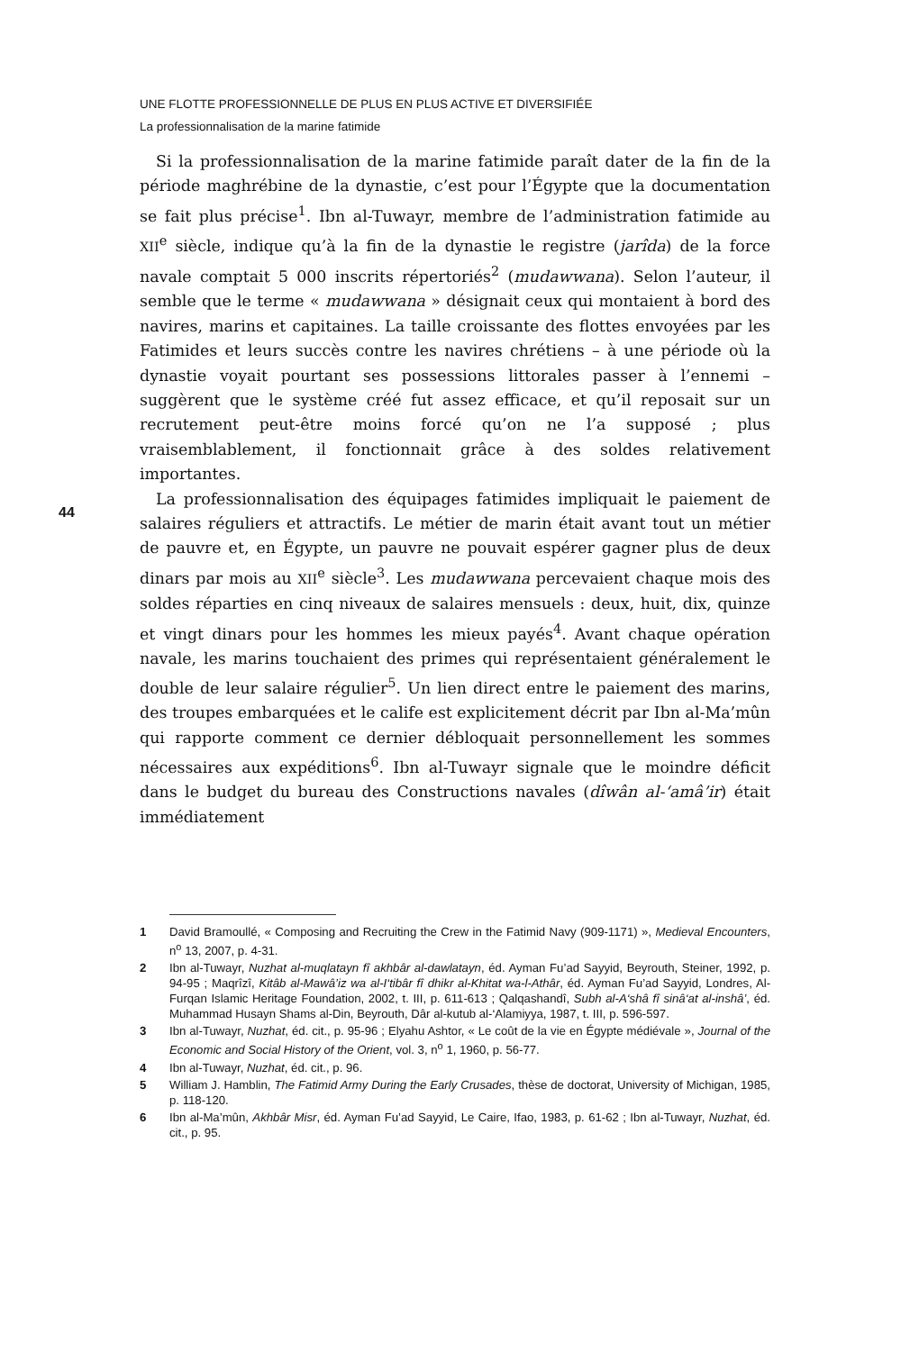UNE FLOTTE PROFESSIONNELLE DE PLUS EN PLUS ACTIVE ET DIVERSIFIÉE
La professionnalisation de la marine fatimide
Si la professionnalisation de la marine fatimide paraît dater de la fin de la période maghrébine de la dynastie, c’est pour l’Égypte que la documentation se fait plus précise<sup>1</sup>. Ibn al-Tuwayr, membre de l’administration fatimide au XII<sup>e</sup> siècle, indique qu’à la fin de la dynastie le registre (jarîda) de la force navale comptait 5 000 inscrits répertoriés<sup>2</sup> (mudawwana). Selon l’auteur, il semble que le terme « mudawwana » désignait ceux qui montaient à bord des navires, marins et capitaines. La taille croissante des flottes envoyées par les Fatimides et leurs succès contre les navires chrétiens – à une période où la dynastie voyait pourtant ses possessions littorales passer à l’ennemi – suggèrent que le système créé fut assez efficace, et qu’il reposait sur un recrutement peut-être moins forcé qu’on ne l’a supposé ; plus vraisemblablement, il fonctionnait grâce à des soldes relativement importantes.
La professionnalisation des équipages fatimides impliquait le paiement de salaires réguliers et attractifs. Le métier de marin était avant tout un métier de pauvre et, en Égypte, un pauvre ne pouvait espérer gagner plus de deux dinars par mois au XII<sup>e</sup> siècle<sup>3</sup>. Les mudawwana percevaient chaque mois des soldes réparties en cinq niveaux de salaires mensuels : deux, huit, dix, quinze et vingt dinars pour les hommes les mieux payés<sup>4</sup>. Avant chaque opération navale, les marins touchaient des primes qui représentaient généralement le double de leur salaire régulier<sup>5</sup>. Un lien direct entre le paiement des marins, des troupes embarquées et le calife est explicitement décrit par Ibn al-Ma’mûn qui rapporte comment ce dernier débloquait personnellement les sommes nécessaires aux expéditions<sup>6</sup>. Ibn al-Tuwayr signale que le moindre déficit dans le budget du bureau des Constructions navales (dîwân al-‘amâ’ir) était immédiatement
44
1 David Bramoullé, « Composing and Recruiting the Crew in the Fatimid Navy (909-1171) », Medieval Encounters, n<sup>o</sup> 13, 2007, p. 4-31.
2 Ibn al-Tuwayr, Nuzhat al-muqlatayn fî akhbâr al-dawlatayn, éd. Ayman Fu’ad Sayyid, Beyrouth, Steiner, 1992, p. 94-95 ; Maqrîzî, Kitâb al-Mawâ’iz wa al-I‘tibâr fî dhikr al-Khitat wa-l-Athâr, éd. Ayman Fu’ad Sayyid, Londres, Al-Furqan Islamic Heritage Foundation, 2002, t. III, p. 611-613 ; Qalqashandî, Subh al-A‘shâ fî sinâ‘at al-inshâ’, éd. Muhammad Husayn Shams al-Din, Beyrouth, Dâr al-kutub al-‘Alamiyya, 1987, t. III, p. 596-597.
3 Ibn al-Tuwayr, Nuzhat, éd. cit., p. 95-96 ; Elyahu Ashtor, « Le coût de la vie en Égypte médiévale », Journal of the Economic and Social History of the Orient, vol. 3, n<sup>o</sup> 1, 1960, p. 56-77.
4 Ibn al-Tuwayr, Nuzhat, éd. cit., p. 96.
5 William J. Hamblin, The Fatimid Army During the Early Crusades, thèse de doctorat, University of Michigan, 1985, p. 118-120.
6 Ibn al-Ma’mûn, Akhbâr Misr, éd. Ayman Fu’ad Sayyid, Le Caire, Ifao, 1983, p. 61-62 ; Ibn al-Tuwayr, Nuzhat, éd. cit., p. 95.